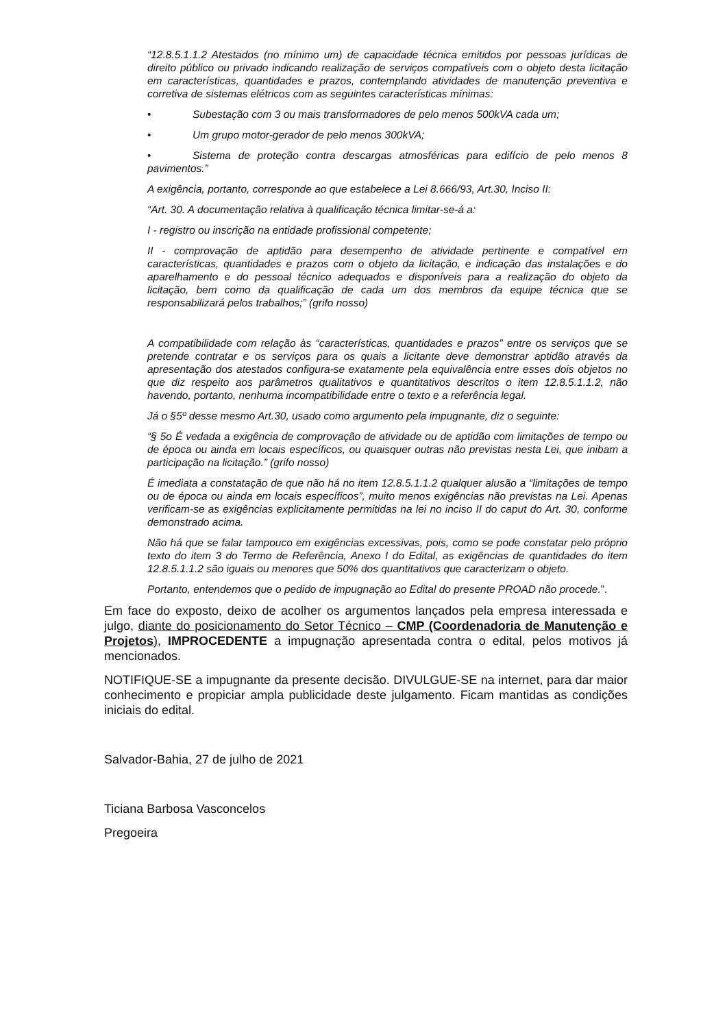“12.8.5.1.1.2 Atestados (no mínimo um) de capacidade técnica emitidos por pessoas jurídicas de direito público ou privado indicando realização de serviços compatíveis com o objeto desta licitação em características, quantidades e prazos, contemplando atividades de manutenção preventiva e corretiva de sistemas elétricos com as seguintes características mínimas:
• Subestação com 3 ou mais transformadores de pelo menos 500kVA cada um;
• Um grupo motor-gerador de pelo menos 300kVA;
• Sistema de proteção contra descargas atmosféricas para edifício de pelo menos 8 pavimentos.”
A exigência, portanto, corresponde ao que estabelece a Lei 8.666/93, Art.30, Inciso II:
“Art. 30. A documentação relativa à qualificação técnica limitar-se-á a:
I - registro ou inscrição na entidade profissional competente;
II - comprovação de aptidão para desempenho de atividade pertinente e compatível em características, quantidades e prazos com o objeto da licitação, e indicação das instalações e do aparelhamento e do pessoal técnico adequados e disponíveis para a realização do objeto da licitação, bem como da qualificação de cada um dos membros da equipe técnica que se responsabilizará pelos trabalhos;” (grifo nosso)
A compatibilidade com relação às “características, quantidades e prazos” entre os serviços que se pretende contratar e os serviços para os quais a licitante deve demonstrar aptidão através da apresentação dos atestados configura-se exatamente pela equivalência entre esses dois objetos no que diz respeito aos parâmetros qualitativos e quantitativos descritos o item 12.8.5.1.1.2, não havendo, portanto, nenhuma incompatibilidade entre o texto e a referência legal.
Já o §5º desse mesmo Art.30, usado como argumento pela impugnante, diz o seguinte:
“§ 5o É vedada a exigência de comprovação de atividade ou de aptidão com limitações de tempo ou de época ou ainda em locais específicos, ou quaisquer outras não previstas nesta Lei, que inibam a participação na licitação.” (grifo nosso)
É imediata a constatação de que não há no item 12.8.5.1.1.2 qualquer alusão a “limitações de tempo ou de época ou ainda em locais específicos”, muito menos exigências não previstas na Lei. Apenas verificam-se as exigências explicitamente permitidas na lei no inciso II do caput do Art. 30, conforme demonstrado acima.
Não há que se falar tampouco em exigências excessivas, pois, como se pode constatar pelo próprio texto do item 3 do Termo de Referência, Anexo I do Edital, as exigências de quantidades do item 12.8.5.1.1.2 são iguais ou menores que 50% dos quantitativos que caracterizam o objeto.
Portanto, entendemos que o pedido de impugnação ao Edital do presente PROAD não procede.”.
Em face do exposto, deixo de acolher os argumentos lançados pela empresa interessada e julgo, diante do posicionamento do Setor Técnico – CMP (Coordenadoria de Manutenção e Projetos), IMPROCEDENTE a impugnação apresentada contra o edital, pelos motivos já mencionados.
NOTIFIQUE-SE a impugnante da presente decisão. DIVULGUE-SE na internet, para dar maior conhecimento e propiciar ampla publicidade deste julgamento. Ficam mantidas as condições iniciais do edital.
Salvador-Bahia, 27 de julho de 2021
Ticiana Barbosa Vasconcelos
Pregoeira